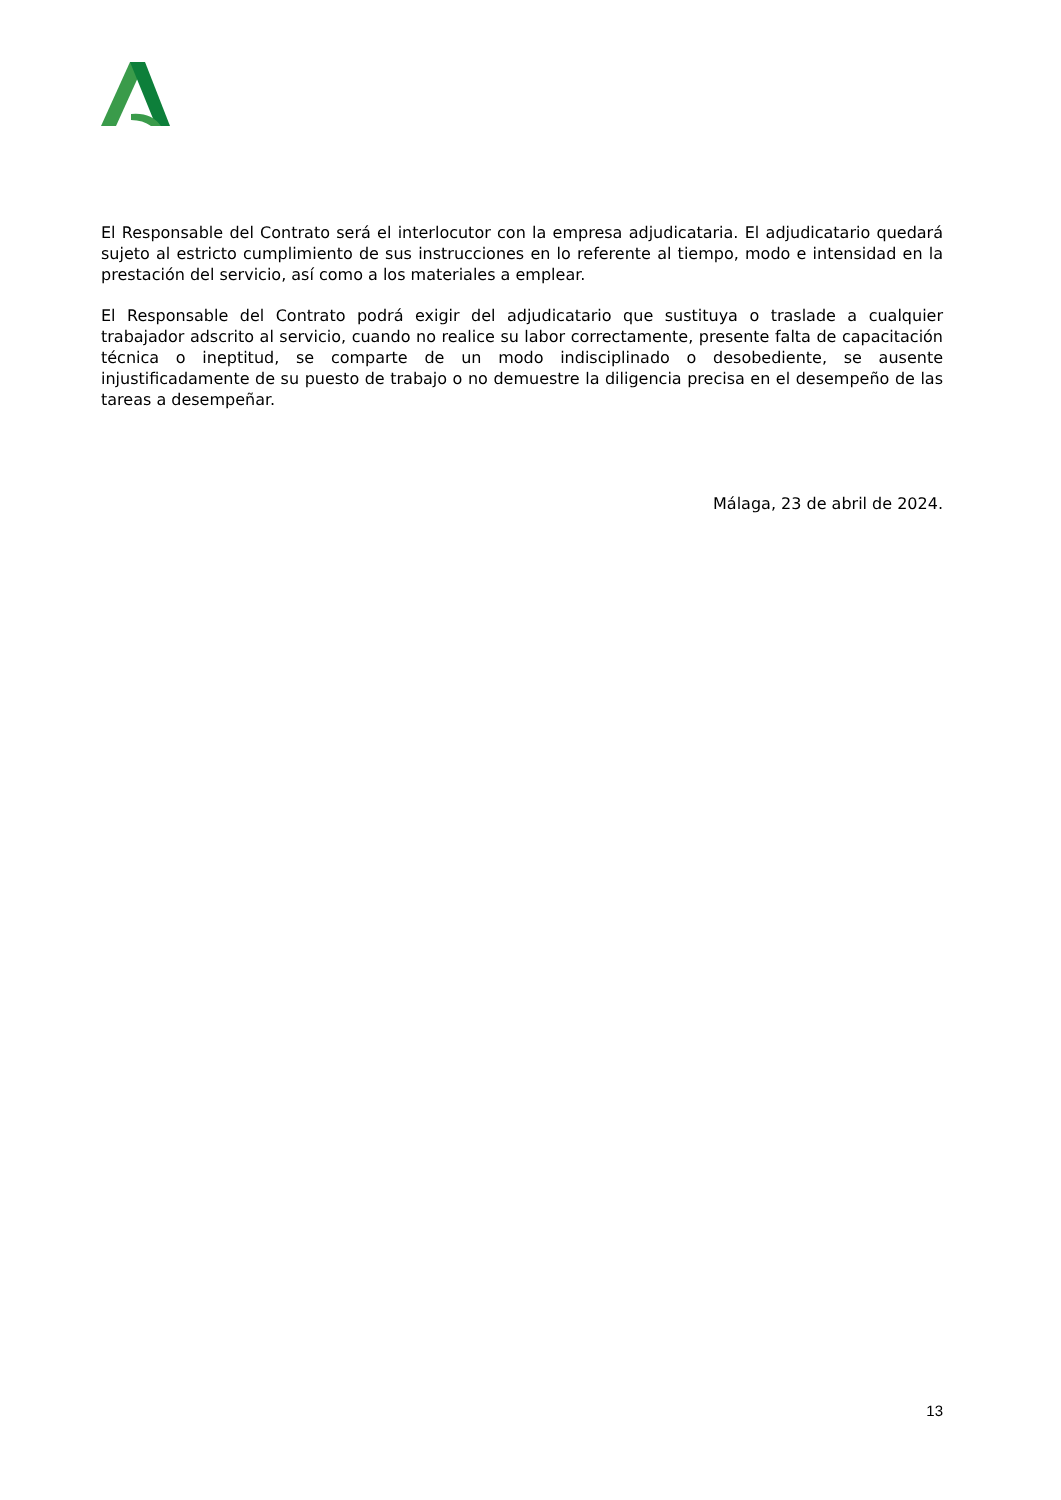El Responsable del Contrato será el interlocutor con la empresa adjudicataria. El adjudicatario quedará sujeto al estricto cumplimiento de sus instrucciones en lo referente al tiempo, modo e intensidad en la prestación del servicio, así como a los materiales a emplear.
El Responsable del Contrato podrá exigir del adjudicatario que sustituya o traslade a cualquier trabajador adscrito al servicio, cuando no realice su labor correctamente, presente falta de capacitación técnica o ineptitud, se comparte de un modo indisciplinado o desobediente, se ausente injustificadamente de su puesto de trabajo o no demuestre la diligencia precisa en el desempeño de las tareas a desempeñar.
Málaga, 23 de abril de 2024.
13